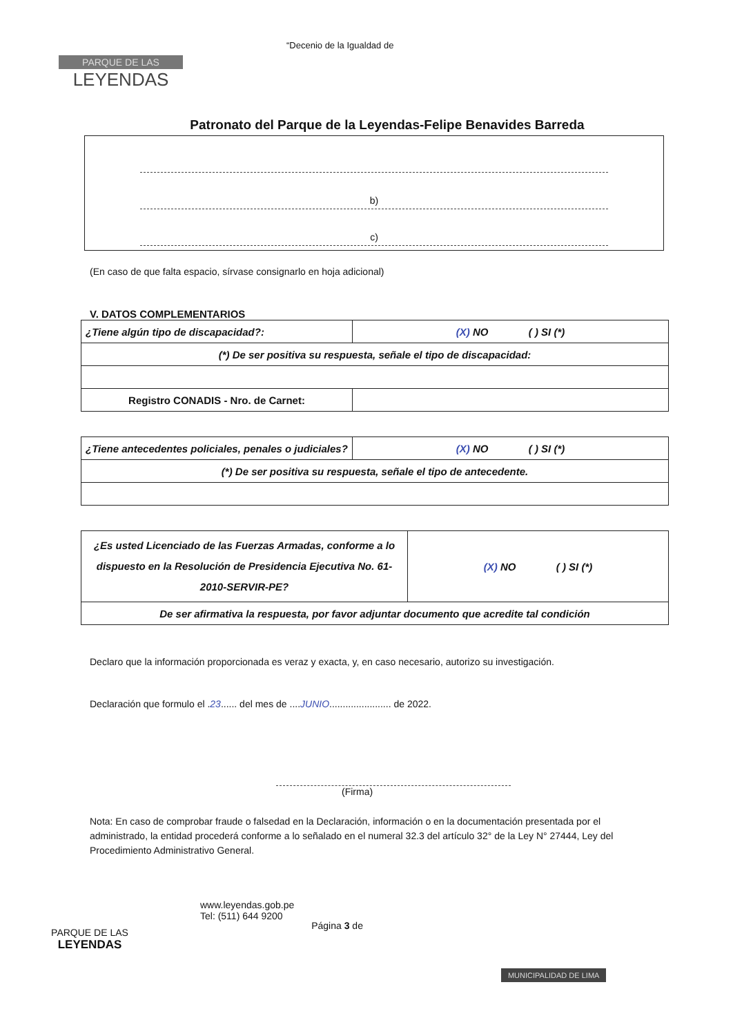PARQUE DE LAS
LEYENDAS
“Decenio de la Igualdad de
Patronato del Parque de la Leyendas-Felipe Benavides Barreda
b)
c)
(En caso de que falta espacio, sírvase consignarlo en hoja adicional)
V. DATOS COMPLEMENTARIOS
| ¿Tiene algún tipo de discapacidad?: | (X) NO ( ) SI (*) |
| (*) De ser positiva su respuesta, señale el tipo de discapacidad: | |
| Registro CONADIS - Nro. de Carnet: | |
| ¿Tiene antecedentes policiales, penales o judiciales? | (X) NO ( ) SI (*) |
| (*) De ser positiva su respuesta, señale el tipo de antecedente. | |
| ¿Es usted Licenciado de las Fuerzas Armadas, conforme a lo dispuesto en la Resolución de Presidencia Ejecutiva No. 61-2010-SERVIR-PE? | (X) NO ( ) SI (*) |
| De ser afirmativa la respuesta, por favor adjuntar documento que acredite tal condición | |
Declaro que la información proporcionada es veraz y exacta, y, en caso necesario, autorizo su investigación.
Declaración que formulo el .23...... del mes de ....JUNIO....................... de 2022.
(Firma)
Nota: En caso de comprobar fraude o falsedad en la Declaración, información o en la documentación presentada por el administrado, la entidad procederá conforme a lo señalado en el numeral 32.3 del artículo 32° de la Ley N° 27444, Ley del Procedimiento Administrativo General.
PARQUE DE LAS
LEYENDAS
www.leyendas.gob.pe
Tel: (511) 644 9200
Página 3 de
MUNICIPALIDAD DE LIMA